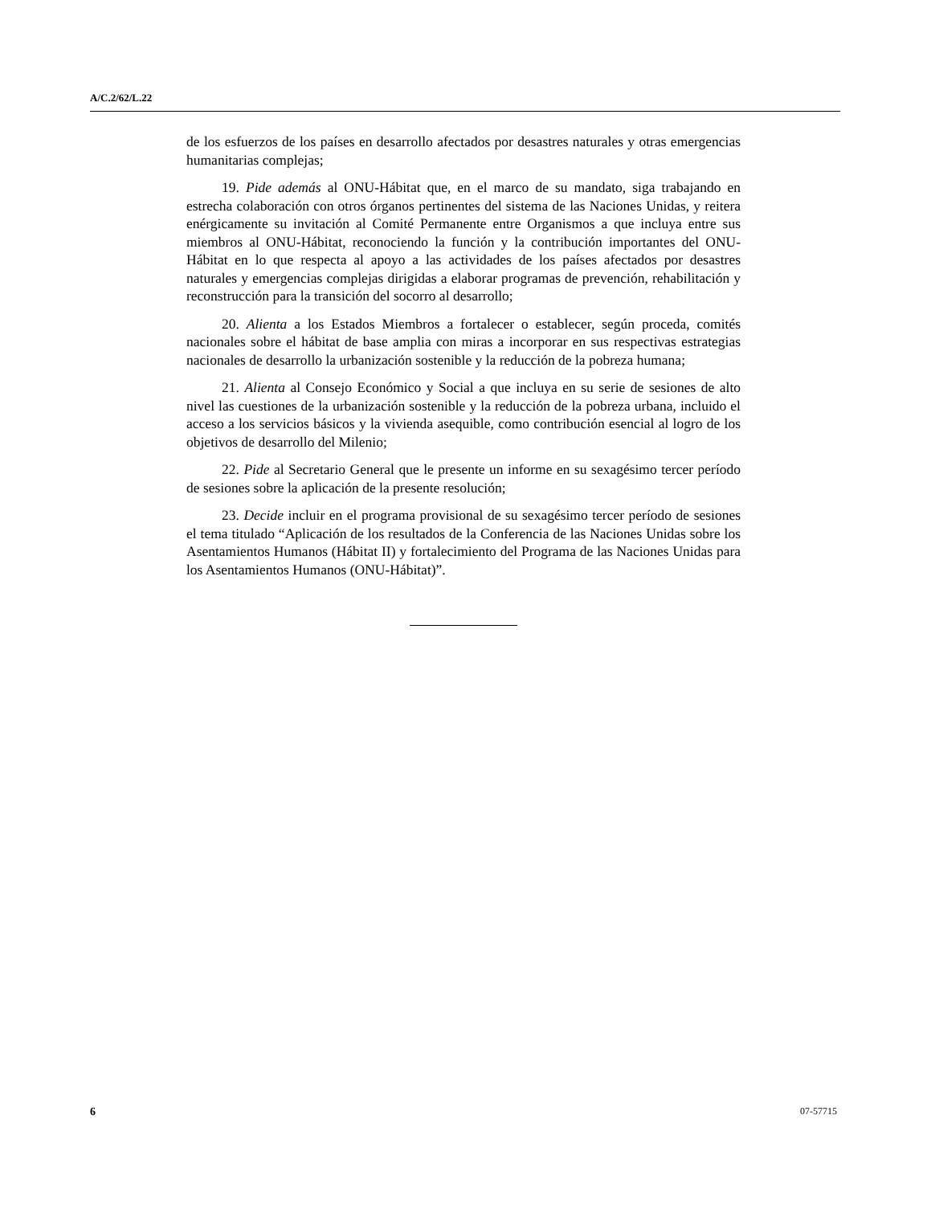A/C.2/62/L.22
de los esfuerzos de los países en desarrollo afectados por desastres naturales y otras emergencias humanitarias complejas;
19. Pide además al ONU-Hábitat que, en el marco de su mandato, siga trabajando en estrecha colaboración con otros órganos pertinentes del sistema de las Naciones Unidas, y reitera enérgicamente su invitación al Comité Permanente entre Organismos a que incluya entre sus miembros al ONU-Hábitat, reconociendo la función y la contribución importantes del ONU-Hábitat en lo que respecta al apoyo a las actividades de los países afectados por desastres naturales y emergencias complejas dirigidas a elaborar programas de prevención, rehabilitación y reconstrucción para la transición del socorro al desarrollo;
20. Alienta a los Estados Miembros a fortalecer o establecer, según proceda, comités nacionales sobre el hábitat de base amplia con miras a incorporar en sus respectivas estrategias nacionales de desarrollo la urbanización sostenible y la reducción de la pobreza humana;
21. Alienta al Consejo Económico y Social a que incluya en su serie de sesiones de alto nivel las cuestiones de la urbanización sostenible y la reducción de la pobreza urbana, incluido el acceso a los servicios básicos y la vivienda asequible, como contribución esencial al logro de los objetivos de desarrollo del Milenio;
22. Pide al Secretario General que le presente un informe en su sexagésimo tercer período de sesiones sobre la aplicación de la presente resolución;
23. Decide incluir en el programa provisional de su sexagésimo tercer período de sesiones el tema titulado “Aplicación de los resultados de la Conferencia de las Naciones Unidas sobre los Asentamientos Humanos (Hábitat II) y fortalecimiento del Programa de las Naciones Unidas para los Asentamientos Humanos (ONU-Hábitat)”.
6 07-57715